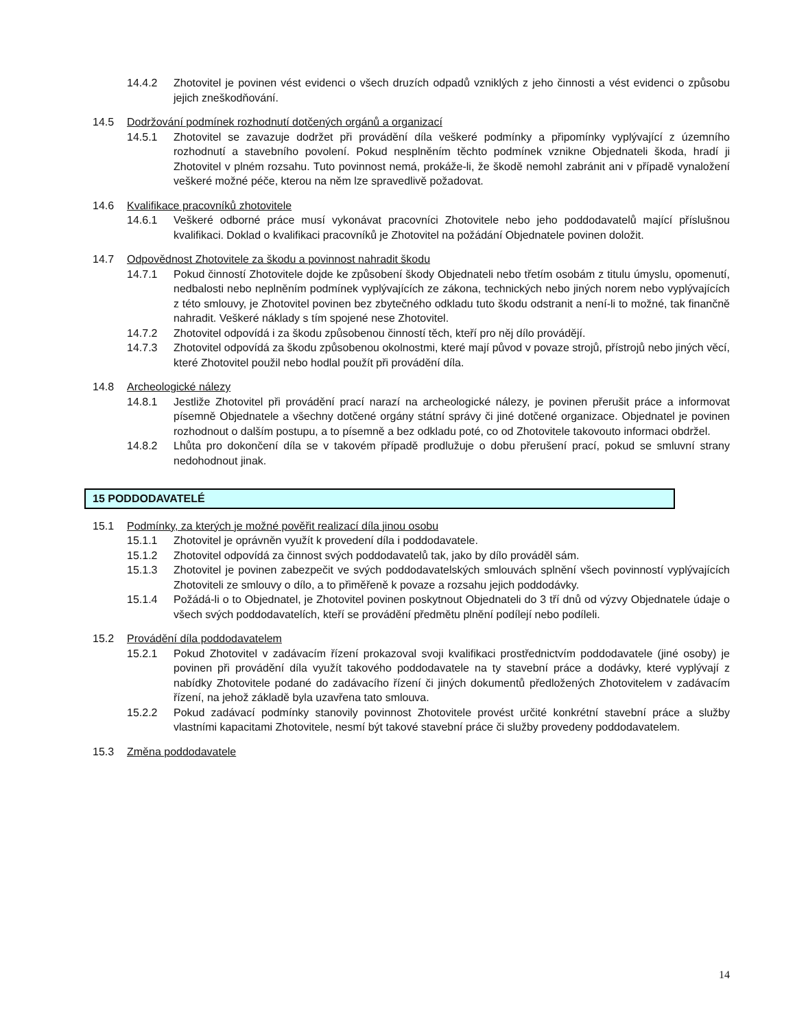14.4.2 Zhotovitel je povinen vést evidenci o všech druzích odpadů vzniklých z jeho činnosti a vést evidenci o způsobu jejich zneškodňování.
14.5 Dodržování podmínek rozhodnutí dotčených orgánů a organizací
14.5.1 Zhotovitel se zavazuje dodržet při provádění díla veškeré podmínky a připomínky vyplývající z územního rozhodnutí a stavebního povolení. Pokud nesplněním těchto podmínek vznikne Objednateli škoda, hradí ji Zhotovitel v plném rozsahu. Tuto povinnost nemá, prokáže-li, že škodě nemohl zabránit ani v případě vynaložení veškeré možné péče, kterou na něm lze spravedlivě požadovat.
14.6 Kvalifikace pracovníků zhotovitele
14.6.1 Veškeré odborné práce musí vykonávat pracovníci Zhotovitele nebo jeho poddodavatelů mající příslušnou kvalifikaci. Doklad o kvalifikaci pracovníků je Zhotovitel na požádání Objednatele povinen doložit.
14.7 Odpovědnost Zhotovitele za škodu a povinnost nahradit škodu
14.7.1 Pokud činností Zhotovitele dojde ke způsobení škody Objednateli nebo třetím osobám z titulu úmyslu, opomenutí, nedbalosti nebo neplněním podmínek vyplývajících ze zákona, technických nebo jiných norem nebo vyplývajících z této smlouvy, je Zhotovitel povinen bez zbytečného odkladu tuto škodu odstranit a není-li to možné, tak finančně nahradit. Veškeré náklady s tím spojené nese Zhotovitel.
14.7.2 Zhotovitel odpovídá i za škodu způsobenou činností těch, kteří pro něj dílo provádějí.
14.7.3 Zhotovitel odpovídá za škodu způsobenou okolnostmi, které mají původ v povaze strojů, přístrojů nebo jiných věcí, které Zhotovitel použil nebo hodlal použít při provádění díla.
14.8 Archeologické nálezy
14.8.1 Jestliže Zhotovitel při provádění prací narazí na archeologické nálezy, je povinen přerušit práce a informovat písemně Objednatele a všechny dotčené orgány státní správy či jiné dotčené organizace. Objednatel je povinen rozhodnout o dalším postupu, a to písemně a bez odkladu poté, co od Zhotovitele takovouto informaci obdržel.
14.8.2 Lhůta pro dokončení díla se v takovém případě prodlužuje o dobu přerušení prací, pokud se smluvní strany nedohodnout jinak.
15 PODDODAVATELÉ
15.1 Podmínky, za kterých je možné pověřit realizací díla jinou osobu
15.1.1 Zhotovitel je oprávněn využít k provedení díla i poddodavatele.
15.1.2 Zhotovitel odpovídá za činnost svých poddodavatelů tak, jako by dílo prováděl sám.
15.1.3 Zhotovitel je povinen zabezpečit ve svých poddodavatelských smlouvách splnění všech povinností vyplývajících Zhotoviteli ze smlouvy o dílo, a to přiměřeně k povaze a rozsahu jejich poddodávky.
15.1.4 Požádá-li o to Objednatel, je Zhotovitel povinen poskytnout Objednateli do 3 tří dnů od výzvy Objednatele údaje o všech svých poddodavatelích, kteří se provádění předmětu plnění podílejí nebo podíleli.
15.2 Provádění díla poddodavatelem
15.2.1 Pokud Zhotovitel v zadávacím řízení prokazoval svoji kvalifikaci prostřednictvím poddodavatele (jiné osoby) je povinen při provádění díla využít takového poddodavatele na ty stavební práce a dodávky, které vyplývají z nabídky Zhotovitele podané do zadávacího řízení či jiných dokumentů předložených Zhotovitelem v zadávacím řízení, na jehož základě byla uzavřena tato smlouva.
15.2.2 Pokud zadávací podmínky stanovily povinnost Zhotovitele provést určité konkrétní stavební práce a služby vlastními kapacitami Zhotovitele, nesmí být takové stavební práce či služby provedeny poddodavatelem.
15.3 Změna poddodavatele
14